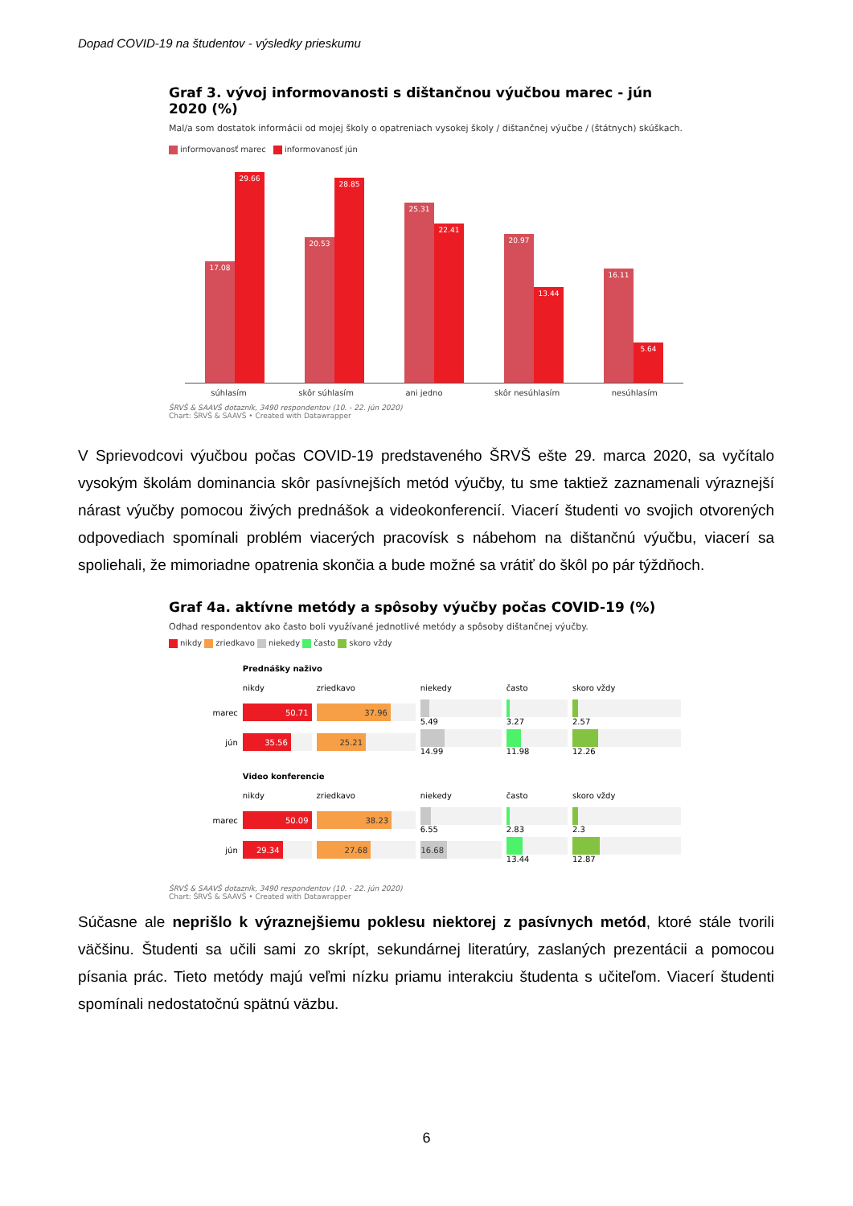Dopad COVID-19 na študentov - výsledky prieskumu
Graf 3. vývoj informovanosti s dištančnou výučbou marec - jún 2020 (%)
Mal/a som dostatok informácii od mojej školy o opatreniach vysokej školy / dištančnej výučbe / (štátnych) skúškach.
informovanosť marec informovanosť jún
17.08
29.66
20.53
28.85
25.31
22.41
20.97
13.44
16.11
5.64
súhlasím skôr súhlasím ani jedno skôr nesúhlasím nesúhlasím
ŠRVŠ & SAAVŠ dotazník, 3490 respondentov (10. - 22. jún 2020)
Chart: ŠRVŠ & SAAVŠ • Created with Datawrapper
V Sprievodcovi výučbou počas COVID-19 predstaveného ŠRVŠ ešte 29. marca 2020, sa vyčítalo vysokým školám dominancia skôr pasívnejších metód výučby, tu sme taktiež zaznamenali výraznejší nárast výučby pomocou živých prednášok a videokonferencií. Viacerí študenti vo svojich otvorených odpovediach spomínali problém viacerých pracovísk s nábehom na dištančnú výučbu, viacerí sa spoliehali, že mimoriadne opatrenia skončia a bude možné sa vrátiť do škôl po pár týždňoch.
Graf 4a. aktívne metódy a spôsoby výučby počas COVID-19 (%)
Odhad respondentov ako často boli využívané jednotlivé metódy a spôsoby dištančnej výučby.
nikdy zriedkavo niekedy často skoro vždy
| | Prednášky naživo | | | | |
| | nikdy | zriedkavo | niekedy | často | skoro vždy |
| marec | 50.71 | 37.96 | 5.49 | 3.27 | 2.57 |
| jún | 35.56 | 25.21 | 14.99 | 11.98 | 12.26 |
| | Video konferencie | | | | |
| | nikdy | zriedkavo | niekedy | často | skoro vždy |
| marec | 50.09 | 38.23 | 6.55 | 2.83 | 2.3 |
| jún | 29.34 | 27.68 | 16.68 | 13.44 | 12.87 |
ŠRVŠ & SAAVŠ dotazník, 3490 respondentov (10. - 22. jún 2020)
Chart: ŠRVŠ & SAAVŠ • Created with Datawrapper
Súčasne ale neprišlo k výraznejšiemu poklesu niektorej z pasívnych metód, ktoré stále tvorili väčšinu. Študenti sa učili sami zo skrípt, sekundárnej literatúry, zaslaných prezentácii a pomocou písania prác. Tieto metódy majú veľmi nízku priamu interakciu študenta s učiteľom. Viacerí študenti spomínali nedostatočnú spätnú väzbu.
6